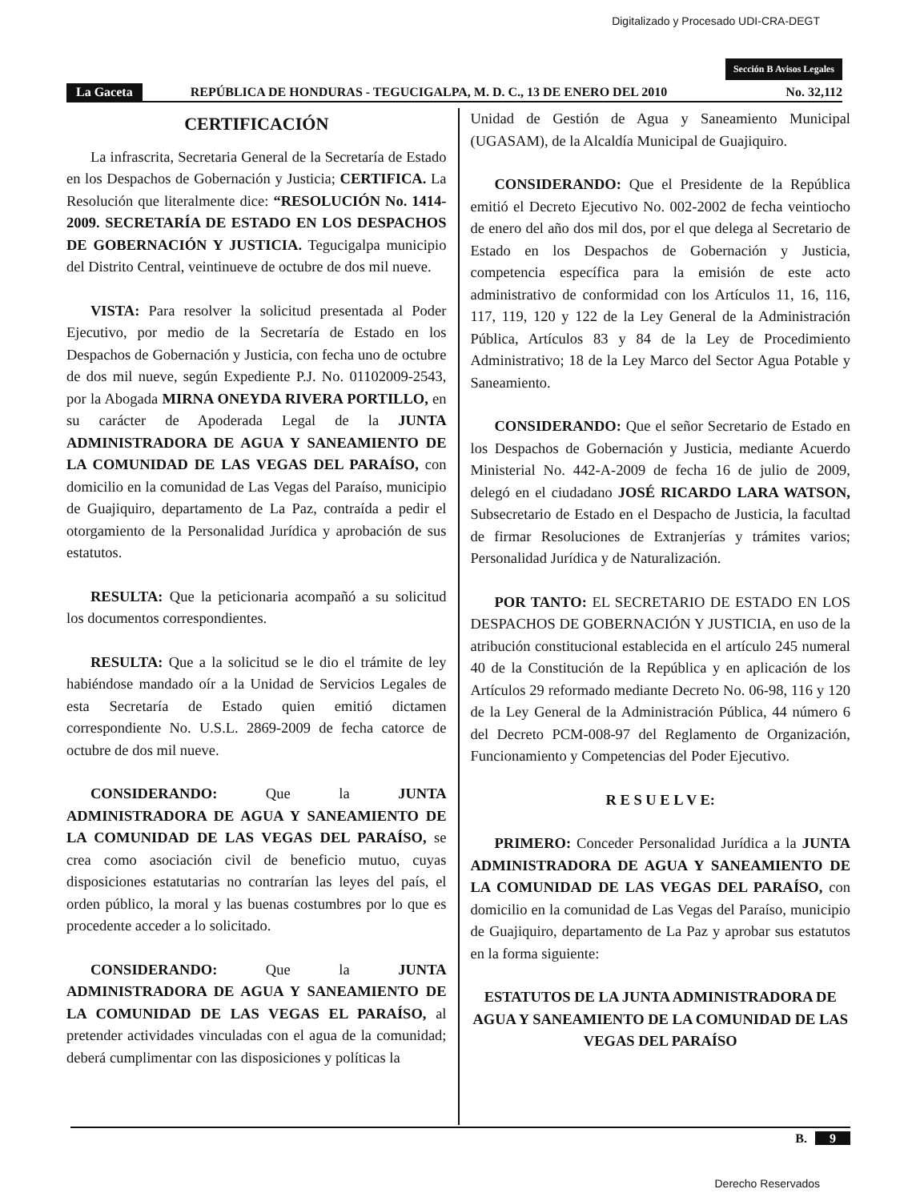Digitalizado y Procesado UDI-CRA-DEGT
Sección B Avisos Legales
La Gaceta REPÚBLICA DE HONDURAS - TEGUCIGALPA, M. D. C., 13 DE ENERO DEL 2010 No. 32,112
CERTIFICACIÓN
La infrascrita, Secretaria General de la Secretaría de Estado en los Despachos de Gobernación y Justicia; CERTIFICA. La Resolución que literalmente dice: “RESOLUCIÓN No. 1414-2009. SECRETARÍA DE ESTADO EN LOS DESPACHOS DE GOBERNACIÓN Y JUSTICIA. Tegucigalpa municipio del Distrito Central, veintinueve de octubre de dos mil nueve.
VISTA: Para resolver la solicitud presentada al Poder Ejecutivo, por medio de la Secretaría de Estado en los Despachos de Gobernación y Justicia, con fecha uno de octubre de dos mil nueve, según Expediente P.J. No. 01102009-2543, por la Abogada MIRNA ONEYDA RIVERA PORTILLO, en su carácter de Apoderada Legal de la JUNTA ADMINISTRADORA DE AGUA Y SANEAMIENTO DE LA COMUNIDAD DE LAS VEGAS DEL PARAÍSO, con domicilio en la comunidad de Las Vegas del Paraíso, municipio de Guajiquiro, departamento de La Paz, contraída a pedir el otorgamiento de la Personalidad Jurídica y aprobación de sus estatutos.
RESULTA: Que la peticionaria acompañó a su solicitud los documentos correspondientes.
RESULTA: Que a la solicitud se le dio el trámite de ley habiéndose mandado oír a la Unidad de Servicios Legales de esta Secretaría de Estado quien emitió dictamen correspondiente No. U.S.L. 2869-2009 de fecha catorce de octubre de dos mil nueve.
CONSIDERANDO: Que la JUNTA ADMINISTRADORA DE AGUA Y SANEAMIENTO DE LA COMUNIDAD DE LAS VEGAS DEL PARAÍSO, se crea como asociación civil de beneficio mutuo, cuyas disposiciones estatutarias no contrarían las leyes del país, el orden público, la moral y las buenas costumbres por lo que es procedente acceder a lo solicitado.
CONSIDERANDO: Que la JUNTA ADMINISTRADORA DE AGUA Y SANEAMIENTO DE LA COMUNIDAD DE LAS VEGAS EL PARAÍSO, al pretender actividades vinculadas con el agua de la comunidad; deberá cumplimentar con las disposiciones y políticas la
Unidad de Gestión de Agua y Saneamiento Municipal (UGASAM), de la Alcaldía Municipal de Guajiquiro.
CONSIDERANDO: Que el Presidente de la República emitió el Decreto Ejecutivo No. 002-2002 de fecha veintiocho de enero del año dos mil dos, por el que delega al Secretario de Estado en los Despachos de Gobernación y Justicia, competencia específica para la emisión de este acto administrativo de conformidad con los Artículos 11, 16, 116, 117, 119, 120 y 122 de la Ley General de la Administración Pública, Artículos 83 y 84 de la Ley de Procedimiento Administrativo; 18 de la Ley Marco del Sector Agua Potable y Saneamiento.
CONSIDERANDO: Que el señor Secretario de Estado en los Despachos de Gobernación y Justicia, mediante Acuerdo Ministerial No. 442-A-2009 de fecha 16 de julio de 2009, delegó en el ciudadano JOSÉ RICARDO LARA WATSON, Subsecretario de Estado en el Despacho de Justicia, la facultad de firmar Resoluciones de Extranjerías y trámites varios; Personalidad Jurídica y de Naturalización.
POR TANTO: EL SECRETARIO DE ESTADO EN LOS DESPACHOS DE GOBERNACIÓN Y JUSTICIA, en uso de la atribución constitucional establecida en el artículo 245 numeral 40 de la Constitución de la República y en aplicación de los Artículos 29 reformado mediante Decreto No. 06-98, 116 y 120 de la Ley General de la Administración Pública, 44 número 6 del Decreto PCM-008-97 del Reglamento de Organización, Funcionamiento y Competencias del Poder Ejecutivo.
R E S U E L V E:
PRIMERO: Conceder Personalidad Jurídica a la JUNTA ADMINISTRADORA DE AGUA Y SANEAMIENTO DE LA COMUNIDAD DE LAS VEGAS DEL PARAÍSO, con domicilio en la comunidad de Las Vegas del Paraíso, municipio de Guajiquiro, departamento de La Paz y aprobar sus estatutos en la forma siguiente:
ESTATUTOS DE LA JUNTA ADMINISTRADORA DE AGUA Y SANEAMIENTO DE LA COMUNIDAD DE LAS VEGAS DEL PARAÍSO
B. 9
Derecho Reservados